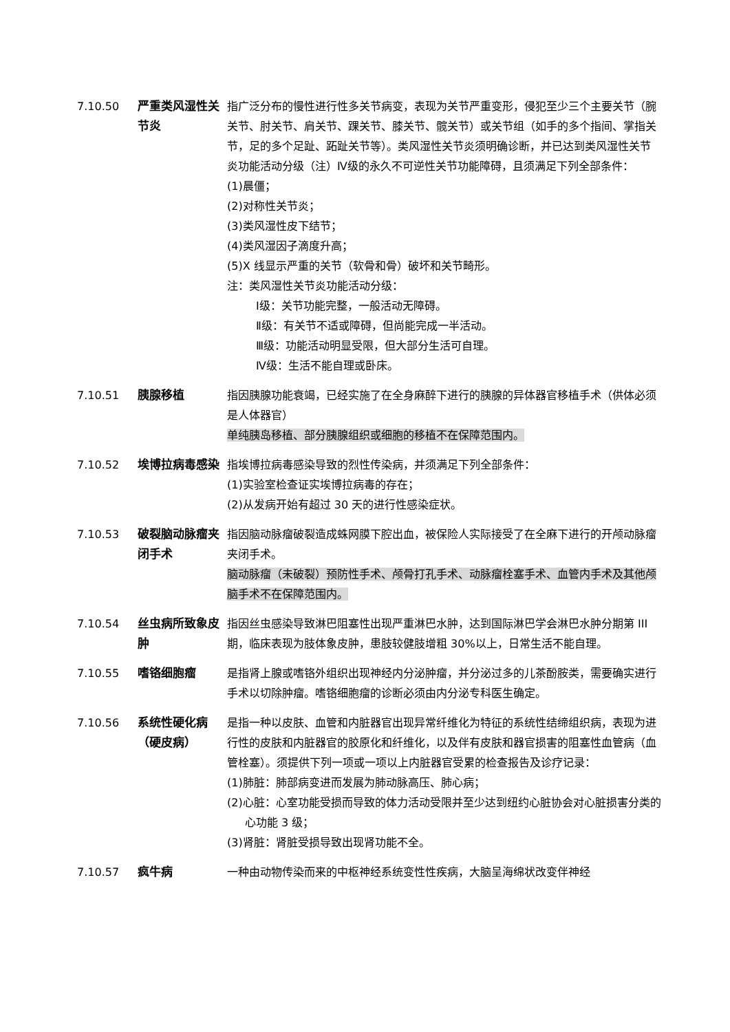7.10.50 严重类风湿性关节炎
指广泛分布的慢性进行性多关节病变，表现为关节严重变形，侵犯至少三个主要关节（腕关节、肘关节、肩关节、踝关节、膝关节、髋关节）或关节组（如手的多个指间、掌指关节，足的多个足趾、跖趾关节等）。类风湿性关节炎须明确诊断，并已达到类风湿性关节炎功能活动分级（注）Ⅳ级的永久不可逆性关节功能障碍，且须满足下列全部条件：
(1)晨僵；
(2)对称性关节炎；
(3)类风湿性皮下结节；
(4)类风湿因子滴度升高；
(5)X 线显示严重的关节（软骨和骨）破坏和关节畸形。
注：类风湿性关节炎功能活动分级：
Ⅰ级：关节功能完整，一般活动无障碍。
Ⅱ级：有关节不适或障碍，但尚能完成一半活动。
Ⅲ级：功能活动明显受限，但大部分生活可自理。
Ⅳ级：生活不能自理或卧床。
7.10.51 胰腺移植 指因胰腺功能衰竭，已经实施了在全身麻醉下进行的胰腺的异体器官移植手术（供体必须是人体器官）
单纯胰岛移植、部分胰腺组织或细胞的移植不在保障范围内。
7.10.52 埃博拉病毒感染 指埃博拉病毒感染导致的烈性传染病，并须满足下列全部条件：
(1)实验室检查证实埃博拉病毒的存在；
(2)从发病开始有超过 30 天的进行性感染症状。
7.10.53 破裂脑动脉瘤夹闭手术
指因脑动脉瘤破裂造成蛛网膜下腔出血，被保险人实际接受了在全麻下进行的开颅动脉瘤夹闭手术。
脑动脉瘤（未破裂）预防性手术、颅骨打孔手术、动脉瘤栓塞手术、血管内手术及其他颅脑手术不在保障范围内。
7.10.54 丝虫病所致象皮肿
指因丝虫感染导致淋巴阻塞性出现严重淋巴水肿，达到国际淋巴学会淋巴水肿分期第 III 期，临床表现为肢体象皮肿，患肢较健肢增粗 30%以上，日常生活不能自理。
7.10.55 嗜铬细胞瘤 是指肾上腺或嗜铬外组织出现神经内分泌肿瘤，并分泌过多的儿茶酚胺类，需要确实进行手术以切除肿瘤。嗜铬细胞瘤的诊断必须由内分泌专科医生确定。
7.10.56 系统性硬化病（硬皮病）
是指一种以皮肤、血管和内脏器官出现异常纤维化为特征的系统性结缔组织病，表现为进行性的皮肤和内脏器官的胶原化和纤维化，以及伴有皮肤和器官损害的阻塞性血管病（血管栓塞）。须提供下列一项或一项以上内脏器官受累的检查报告及诊疗记录：
(1)肺脏：肺部病变进而发展为肺动脉高压、肺心病；
(2)心脏：心室功能受损而导致的体力活动受限并至少达到纽约心脏协会对心脏损害分类的心功能 3 级；
(3)肾脏：肾脏受损导致出现肾功能不全。
7.10.57 疯牛病 一种由动物传染而来的中枢神经系统变性性疾病，大脑呈海绵状改变伴神经